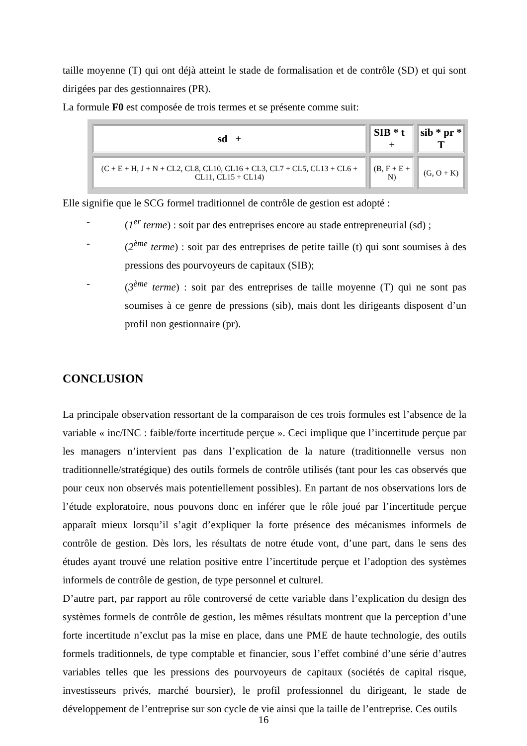taille moyenne (T) qui ont déjà atteint le stade de formalisation et de contrôle (SD) et qui sont dirigées par des gestionnaires (PR).
La formule F0 est composée de trois termes et se présente comme suit:
| sd + | SIB * t + | sib * pr * T |
| --- | --- | --- |
| (C + E + H, J + N + CL2, CL8, CL10, CL16 + CL3, CL7 + CL5, CL13 + CL6 + CL11, CL15 + CL14) | (B, F + E + N) | (G, O + K) |
Elle signifie que le SCG formel traditionnel de contrôle de gestion est adopté :
- (1<sup>er</sup> terme) : soit par des entreprises encore au stade entrepreneurial (sd) ;
- (2<sup>ème</sup> terme) : soit par des entreprises de petite taille (t) qui sont soumises à des pressions des pourvoyeurs de capitaux (SIB);
- (3<sup>ème</sup> terme) : soit par des entreprises de taille moyenne (T) qui ne sont pas soumises à ce genre de pressions (sib), mais dont les dirigeants disposent d’un profil non gestionnaire (pr).
CONCLUSION
La principale observation ressortant de la comparaison de ces trois formules est l’absence de la variable « inc/INC : faible/forte incertitude perçue ». Ceci implique que l’incertitude perçue par les managers n’intervient pas dans l’explication de la nature (traditionnelle versus non traditionnelle/stratégique) des outils formels de contrôle utilisés (tant pour les cas observés que pour ceux non observés mais potentiellement possibles). En partant de nos observations lors de l’étude exploratoire, nous pouvons donc en inférer que le rôle joué par l’incertitude perçue apparaît mieux lorsqu’il s’agit d’expliquer la forte présence des mécanismes informels de contrôle de gestion. Dès lors, les résultats de notre étude vont, d’une part, dans le sens des études ayant trouvé une relation positive entre l’incertitude perçue et l’adoption des systèmes informels de contrôle de gestion, de type personnel et culturel.
D’autre part, par rapport au rôle controversé de cette variable dans l’explication du design des systèmes formels de contrôle de gestion, les mêmes résultats montrent que la perception d’une forte incertitude n’exclut pas la mise en place, dans une PME de haute technologie, des outils formels traditionnels, de type comptable et financier, sous l’effet combiné d’une série d’autres variables telles que les pressions des pourvoyeurs de capitaux (sociétés de capital risque, investisseurs privés, marché boursier), le profil professionnel du dirigeant, le stade de développement de l’entreprise sur son cycle de vie ainsi que la taille de l’entreprise. Ces outils
16